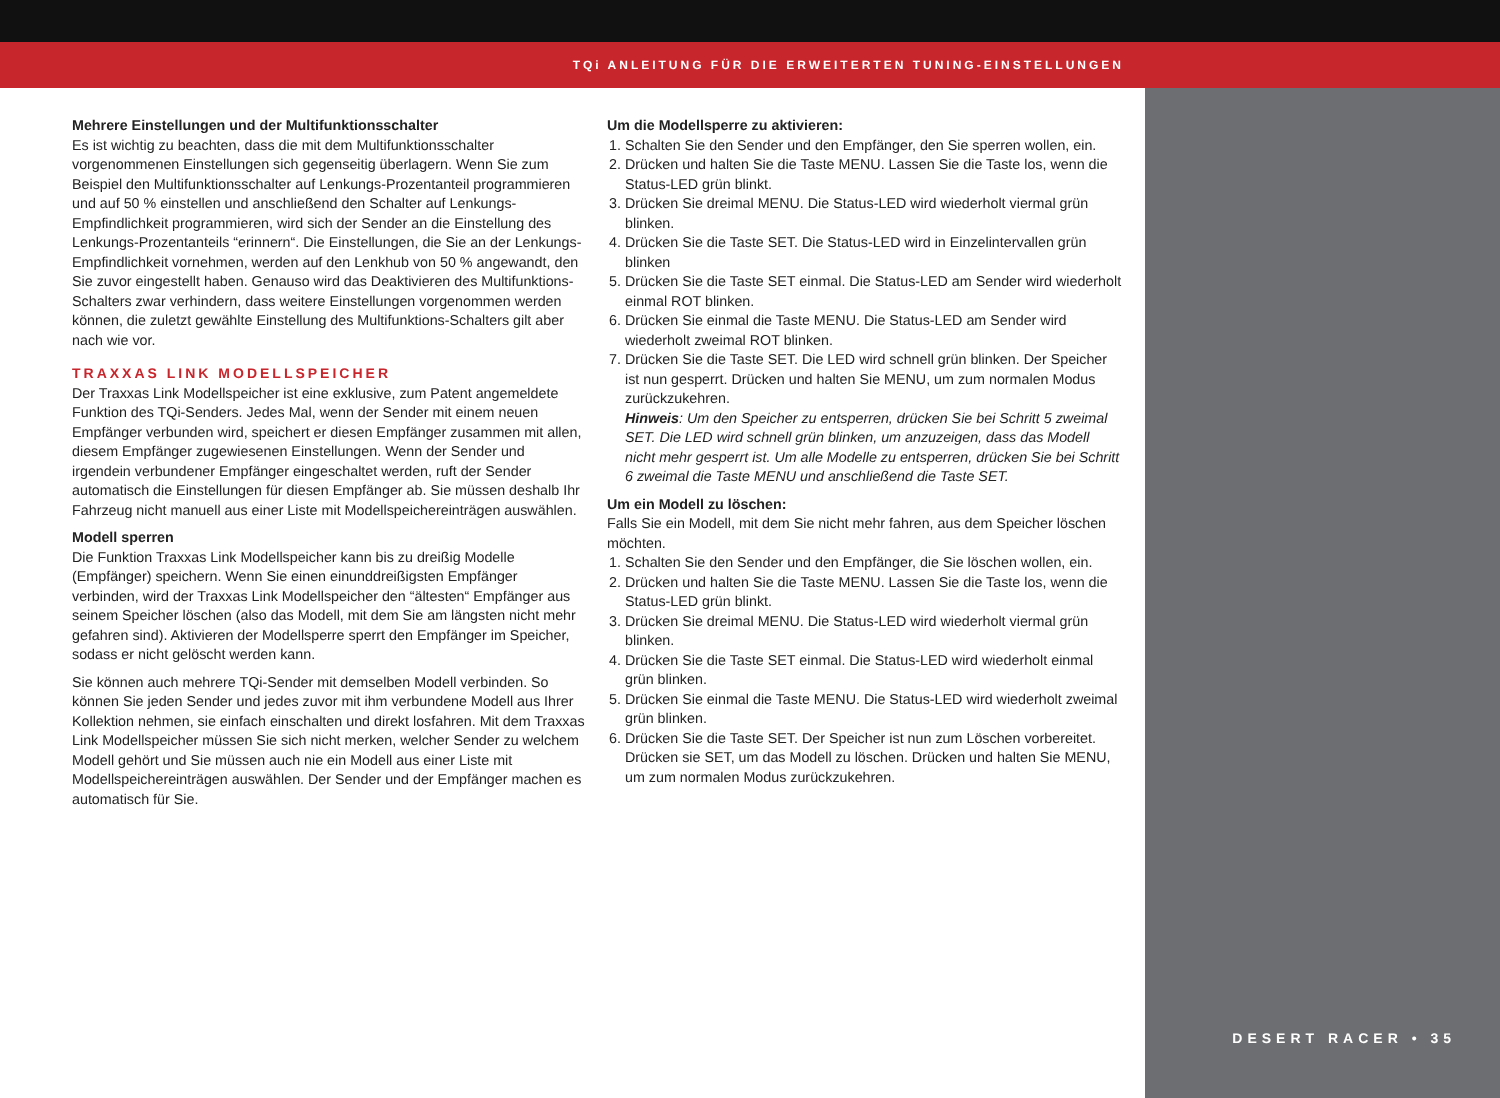TQi ANLEITUNG FÜR DIE ERWEITERTEN TUNING-EINSTELLUNGEN
DESERT RACER • 35
Mehrere Einstellungen und der Multifunktionsschalter
Es ist wichtig zu beachten, dass die mit dem Multifunktionsschalter vorgenommenen Einstellungen sich gegenseitig überlagern. Wenn Sie zum Beispiel den Multifunktionsschalter auf Lenkungs-Prozentanteil programmieren und auf 50 % einstellen und anschließend den Schalter auf Lenkungs-Empfindlichkeit programmieren, wird sich der Sender an die Einstellung des Lenkungs-Prozentanteils “erinnern“. Die Einstellungen, die Sie an der Lenkungs-Empfindlichkeit vornehmen, werden auf den Lenkhub von 50 % angewandt, den Sie zuvor eingestellt haben. Genauso wird das Deaktivieren des Multifunktions-Schalters zwar verhindern, dass weitere Einstellungen vorgenommen werden können, die zuletzt gewählte Einstellung des Multifunktions-Schalters gilt aber nach wie vor.
TRAXXAS LINK MODELLSPEICHER
Der Traxxas Link Modellspeicher ist eine exklusive, zum Patent angemeldete Funktion des TQi-Senders. Jedes Mal, wenn der Sender mit einem neuen Empfänger verbunden wird, speichert er diesen Empfänger zusammen mit allen, diesem Empfänger zugewiesenen Einstellungen. Wenn der Sender und irgendein verbundener Empfänger eingeschaltet werden, ruft der Sender automatisch die Einstellungen für diesen Empfänger ab. Sie müssen deshalb Ihr Fahrzeug nicht manuell aus einer Liste mit Modellspeichereinträgen auswählen.
Modell sperren
Die Funktion Traxxas Link Modellspeicher kann bis zu dreißig Modelle (Empfänger) speichern. Wenn Sie einen einunddreißigsten Empfänger verbinden, wird der Traxxas Link Modellspeicher den “ältesten“ Empfänger aus seinem Speicher löschen (also das Modell, mit dem Sie am längsten nicht mehr gefahren sind). Aktivieren der Modellsperre sperrt den Empfänger im Speicher, sodass er nicht gelöscht werden kann.
Sie können auch mehrere TQi-Sender mit demselben Modell verbinden. So können Sie jeden Sender und jedes zuvor mit ihm verbundene Modell aus Ihrer Kollektion nehmen, sie einfach einschalten und direkt losfahren. Mit dem Traxxas Link Modellspeicher müssen Sie sich nicht merken, welcher Sender zu welchem Modell gehört und Sie müssen auch nie ein Modell aus einer Liste mit Modellspeichereinträgen auswählen. Der Sender und der Empfänger machen es automatisch für Sie.
Um die Modellsperre zu aktivieren:
1. Schalten Sie den Sender und den Empfänger, den Sie sperren wollen, ein.
2. Drücken und halten Sie die Taste MENU. Lassen Sie die Taste los, wenn die Status-LED grün blinkt.
3. Drücken Sie dreimal MENU. Die Status-LED wird wiederholt viermal grün blinken.
4. Drücken Sie die Taste SET. Die Status-LED wird in Einzelintervallen grün blinken
5. Drücken Sie die Taste SET einmal. Die Status-LED am Sender wird wiederholt einmal ROT blinken.
6. Drücken Sie einmal die Taste MENU. Die Status-LED am Sender wird wiederholt zweimal ROT blinken.
7. Drücken Sie die Taste SET. Die LED wird schnell grün blinken. Der Speicher ist nun gesperrt. Drücken und halten Sie MENU, um zum normalen Modus zurückzukehren.
Hinweis: Um den Speicher zu entsperren, drücken Sie bei Schritt 5 zweimal SET. Die LED wird schnell grün blinken, um anzuzeigen, dass das Modell nicht mehr gesperrt ist. Um alle Modelle zu entsperren, drücken Sie bei Schritt 6 zweimal die Taste MENU und anschließend die Taste SET.
Um ein Modell zu löschen:
Falls Sie ein Modell, mit dem Sie nicht mehr fahren, aus dem Speicher löschen möchten.
1. Schalten Sie den Sender und den Empfänger, die Sie löschen wollen, ein.
2. Drücken und halten Sie die Taste MENU. Lassen Sie die Taste los, wenn die Status-LED grün blinkt.
3. Drücken Sie dreimal MENU. Die Status-LED wird wiederholt viermal grün blinken.
4. Drücken Sie die Taste SET einmal. Die Status-LED wird wiederholt einmal grün blinken.
5. Drücken Sie einmal die Taste MENU. Die Status-LED wird wiederholt zweimal grün blinken.
6. Drücken Sie die Taste SET. Der Speicher ist nun zum Löschen vorbereitet. Drücken sie SET, um das Modell zu löschen. Drücken und halten Sie MENU, um zum normalen Modus zurückzukehren.